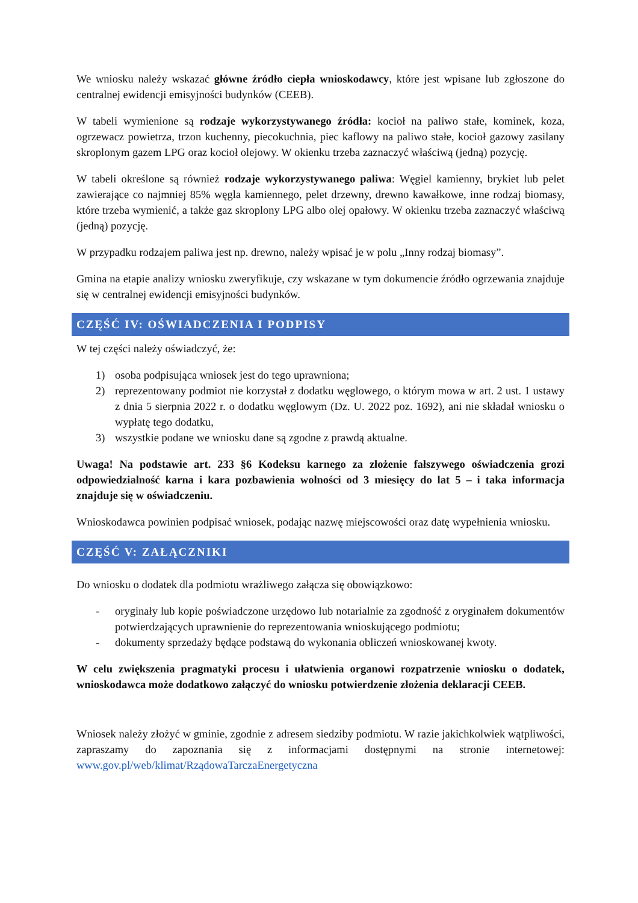We wniosku należy wskazać główne źródło ciepła wnioskodawcy, które jest wpisane lub zgłoszone do centralnej ewidencji emisyjności budynków (CEEB).
W tabeli wymienione są rodzaje wykorzystywanego źródła: kocioł na paliwo stałe, kominek, koza, ogrzewacz powietrza, trzon kuchenny, piecokuchnia, piec kaflowy na paliwo stałe, kocioł gazowy zasilany skroplonym gazem LPG oraz kocioł olejowy. W okienku trzeba zaznaczyć właściwą (jedną) pozycję.
W tabeli określone są również rodzaje wykorzystywanego paliwa: Węgiel kamienny, brykiet lub pelet zawierające co najmniej 85% węgla kamiennego, pelet drzewny, drewno kawałkowe, inne rodzaj biomasy, które trzeba wymienić, a także gaz skroplony LPG albo olej opałowy. W okienku trzeba zaznaczyć właściwą (jedną) pozycję.
W przypadku rodzajem paliwa jest np. drewno, należy wpisać je w polu „Inny rodzaj biomasy”.
Gmina na etapie analizy wniosku zweryfikuje, czy wskazane w tym dokumencie źródło ogrzewania znajduje się w centralnej ewidencji emisyjności budynków.
CZĘŚĆ IV: OŚWIADCZENIA I PODPISY
W tej części należy oświadczyć, że:
1) osoba podpisująca wniosek jest do tego uprawniona;
2) reprezentowany podmiot nie korzystał z dodatku węglowego, o którym mowa w art. 2 ust. 1 ustawy z dnia 5 sierpnia 2022 r. o dodatku węglowym (Dz. U. 2022 poz. 1692), ani nie składał wniosku o wypłatę tego dodatku,
3) wszystkie podane we wniosku dane są zgodne z prawdą aktualne.
Uwaga! Na podstawie art. 233 §6 Kodeksu karnego za złożenie fałszywego oświadczenia grozi odpowiedzialność karna i kara pozbawienia wolności od 3 miesięcy do lat 5 – i taka informacja znajduje się w oświadczeniu.
Wnioskodawca powinien podpisać wniosek, podając nazwę miejscowości oraz datę wypełnienia wniosku.
CZĘŚĆ V: ZAŁĄCZNIKI
Do wniosku o dodatek dla podmiotu wrażliwego załącza się obowiązkowo:
- oryginały lub kopie poświadczone urzędowo lub notarialnie za zgodność z oryginałem dokumentów potwierdzających uprawnienie do reprezentowania wnioskującego podmiotu;
- dokumenty sprzedaży będące podstawą do wykonania obliczeń wnioskowanej kwoty.
W celu zwiększenia pragmatyki procesu i ułatwienia organowi rozpatrzenie wniosku o dodatek, wnioskodawca może dodatkowo załączyć do wniosku potwierdzenie złożenia deklaracji CEEB.
Wniosek należy złożyć w gminie, zgodnie z adresem siedziby podmiotu. W razie jakichkolwiek wątpliwości, zapraszamy do zapoznania się z informacjami dostępnymi na stronie internetowej: www.gov.pl/web/klimat/RządowaTarczaEnergetyczna